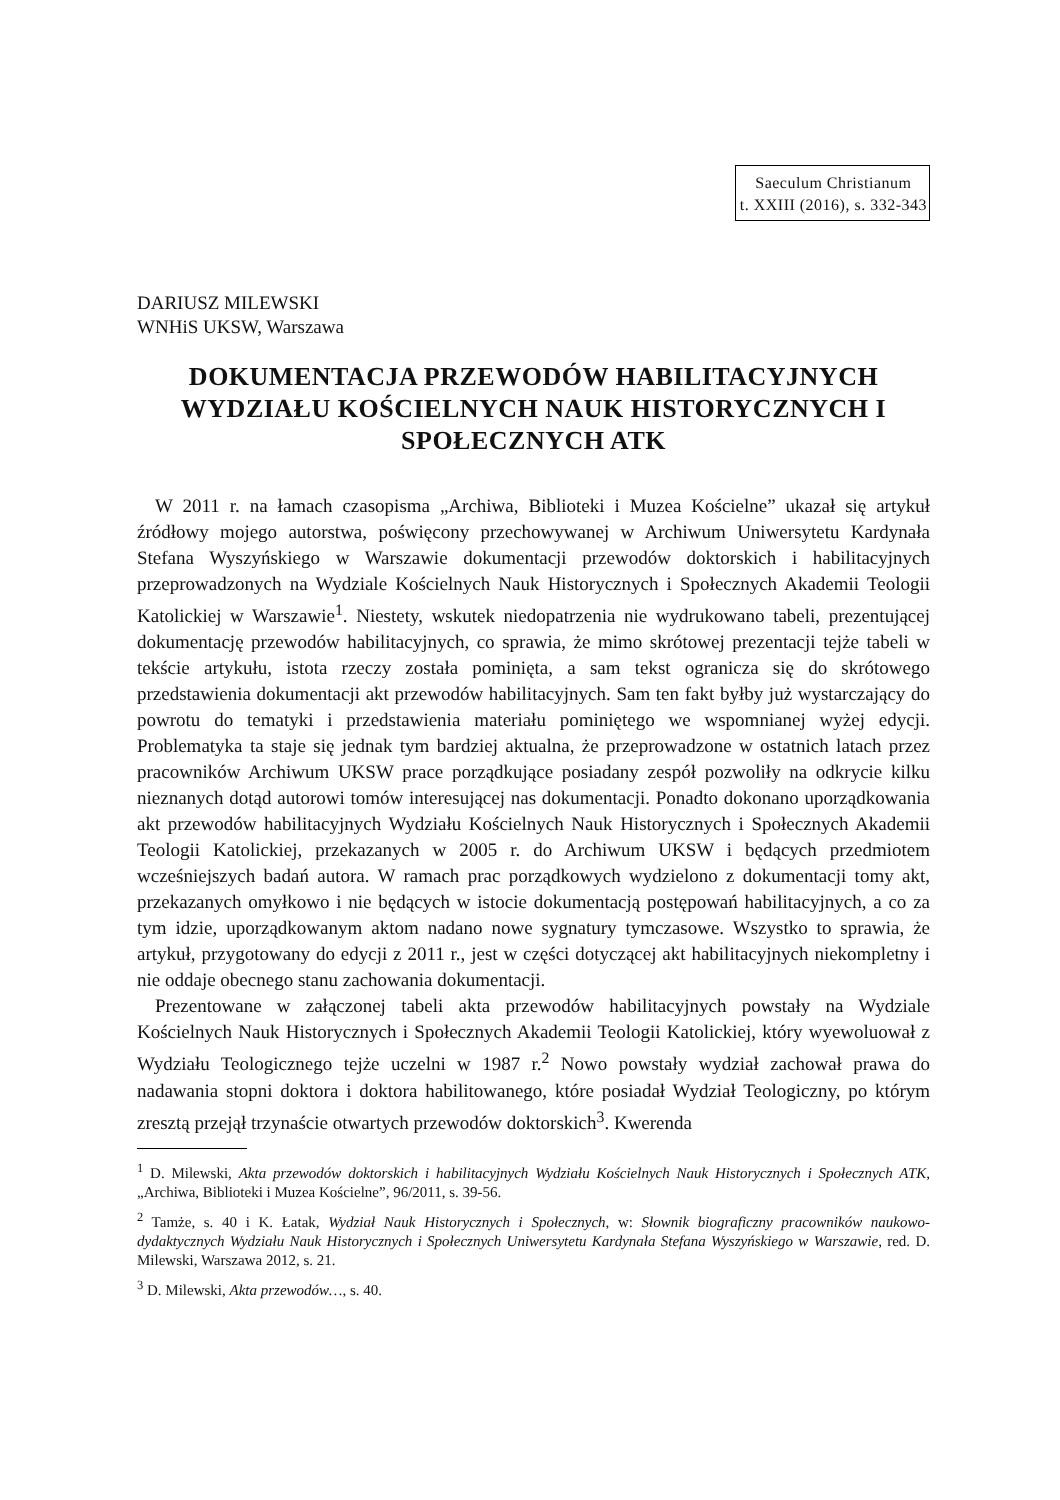Saeculum Christianum
t. XXIII (2016), s. 332-343
DARIUSZ MILEWSKI
WNHiS UKSW, Warszawa
DOKUMENTACJA PRZEWODÓW HABILITACYJNYCH WYDZIAŁU KOŚCIELNYCH NAUK HISTORYCZNYCH I SPOŁECZNYCH ATK
W 2011 r. na łamach czasopisma „Archiwa, Biblioteki i Muzea Kościelne” ukazał się artykuł źródłowy mojego autorstwa, poświęcony przechowywanej w Archiwum Uniwersytetu Kardynała Stefana Wyszyńskiego w Warszawie dokumentacji przewodów doktorskich i habilitacyjnych przeprowadzonych na Wydziale Kościelnych Nauk Historycznych i Społecznych Akademii Teologii Katolickiej w Warszawie<sup>1</sup>. Niestety, wskutek niedopatrzenia nie wydrukowano tabeli, prezentującej dokumentację przewodów habilitacyjnych, co sprawia, że mimo skrótowej prezentacji tejże tabeli w tekście artykułu, istota rzeczy została pominięta, a sam tekst ogranicza się do skrótowego przedstawienia dokumentacji akt przewodów habilitacyjnych. Sam ten fakt byłby już wystarczający do powrotu do tematyki i przedstawienia materiału pominiętego we wspomnianej wyżej edycji. Problematyka ta staje się jednak tym bardziej aktualna, że przeprowadzone w ostatnich latach przez pracowników Archiwum UKSW prace porządkujące posiadany zespół pozwoliły na odkrycie kilku nieznanych dotąd autorowi tomów interesującej nas dokumentacji. Ponadto dokonano uporządkowania akt przewodów habilitacyjnych Wydziału Kościelnych Nauk Historycznych i Społecznych Akademii Teologii Katolickiej, przekazanych w 2005 r. do Archiwum UKSW i będących przedmiotem wcześniejszych badań autora. W ramach prac porządkowych wydzielono z dokumentacji tomy akt, przekazanych omyłkowo i nie będących w istocie dokumentacją postępowań habilitacyjnych, a co za tym idzie, uporządkowanym aktom nadano nowe sygnatury tymczasowe. Wszystko to sprawia, że artykuł, przygotowany do edycji z 2011 r., jest w części dotyczącej akt habilitacyjnych niekompletny i nie oddaje obecnego stanu zachowania dokumentacji.
Prezentowane w załączonej tabeli akta przewodów habilitacyjnych powstały na Wydziale Kościelnych Nauk Historycznych i Społecznych Akademii Teologii Katolickiej, który wyewoluował z Wydziału Teologicznego tejże uczelni w 1987 r.<sup>2</sup> Nowo powstały wydział zachował prawa do nadawania stopni doktora i doktora habilitowanego, które posiadał Wydział Teologiczny, po którym zresztą przejął trzynaście otwartych przewodów doktorskich<sup>3</sup>. Kwerenda
<sup>1</sup> D. Milewski, Akta przewodów doktorskich i habilitacyjnych Wydziału Kościelnych Nauk Historycznych i Społecznych ATK, „Archiwa, Biblioteki i Muzea Kościelne”, 96/2011, s. 39-56.
<sup>2</sup> Tamże, s. 40 i K. Łatak, Wydział Nauk Historycznych i Społecznych, w: Słownik biograficzny pracowników naukowo-dydaktycznych Wydziału Nauk Historycznych i Społecznych Uniwersytetu Kardynała Stefana Wyszyńskiego w Warszawie, red. D. Milewski, Warszawa 2012, s. 21.
<sup>3</sup> D. Milewski, Akta przewodów…, s. 40.